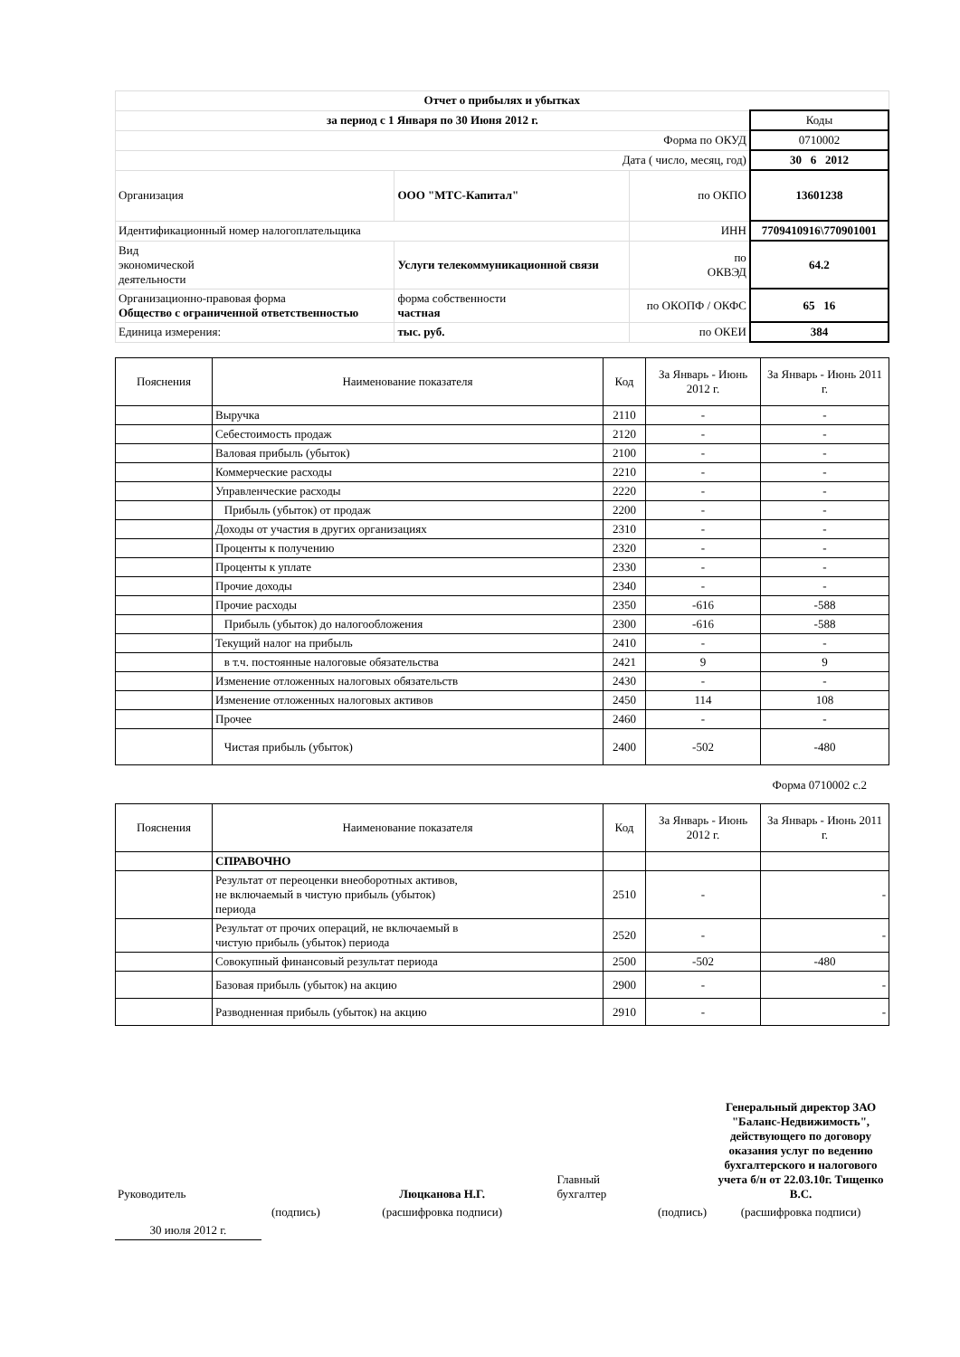| Отчет о прибылях и убытках | | | |
| за период с 1 Января по 30 Июня 2012 г. | | | Коды |
| Форма по ОКУД | | | 0710002 |
| Дата ( число, месяц, год) | | | 30 6 2012 |
| Организация | ООО "МТС-Капитал" | по ОКПО | 13601238 |
| Идентификационный номер налогоплательщика | | ИНН | 7709410916\770901001 |
| Вид экономической деятельности | Услуги телекоммуникационной связи | по ОКВЭД | 64.2 |
| Организационно-правовая форма Общество с ограниченной ответственностью | форма собственности частная | по ОКОПФ / ОКФС | 65 16 |
| Единица измерения: | тыс. руб. | по ОКЕИ | 384 |
| Пояснения | Наименование показателя | Код | За Январь - Июнь 2012 г. | За Январь - Июнь 2011 г. |
| --- | --- | --- | --- | --- |
| | Выручка | 2110 | - | - |
| | Себестоимость продаж | 2120 | - | - |
| | Валовая прибыль (убыток) | 2100 | - | - |
| | Коммерческие расходы | 2210 | - | - |
| | Управленческие расходы | 2220 | - | - |
| | Прибыль (убыток) от продаж | 2200 | - | - |
| | Доходы от участия в других организациях | 2310 | - | - |
| | Проценты к получению | 2320 | - | - |
| | Проценты к уплате | 2330 | - | - |
| | Прочие доходы | 2340 | - | - |
| | Прочие расходы | 2350 | -616 | -588 |
| | Прибыль (убыток) до налогообложения | 2300 | -616 | -588 |
| | Текущий налог на прибыль | 2410 | - | - |
| | в т.ч. постоянные налоговые обязательства | 2421 | 9 | 9 |
| | Изменение отложенных налоговых обязательств | 2430 | - | - |
| | Изменение отложенных налоговых активов | 2450 | 114 | 108 |
| | Прочее | 2460 | - | - |
| | Чистая прибыль (убыток) | 2400 | -502 | -480 |
Форма 0710002 с.2
| Пояснения | Наименование показателя | Код | За Январь - Июнь 2012 г. | За Январь - Июнь 2011 г. |
| --- | --- | --- | --- | --- |
| | СПРАВОЧНО | | | |
| | Результат от переоценки внеоборотных активов, не включаемый в чистую прибыль (убыток) периода | 2510 | - | - |
| | Результат от прочих операций, не включаемый в чистую прибыль (убыток) периода | 2520 | - | - |
| | Совокупный финансовый результат периода | 2500 | -502 | -480 |
| | Базовая прибыль (убыток) на акцию | 2900 | - | - |
| | Разводненная прибыль (убыток) на акцию | 2910 | - | - |
| Руководитель | | Люцканова Н.Г. | Главный бухгалтер | | Генеральный директор ЗАО "Баланс-Недвижимость", действующего по договору оказания услуг по ведению бухгалтерского и налогового учета б/н от 22.03.10г. Тищенко В.С. |
| | (подпись) | (расшифровка подписи) | | (подпись) | (расшифровка подписи) |
| 30 июля 2012 г. | | | | | |